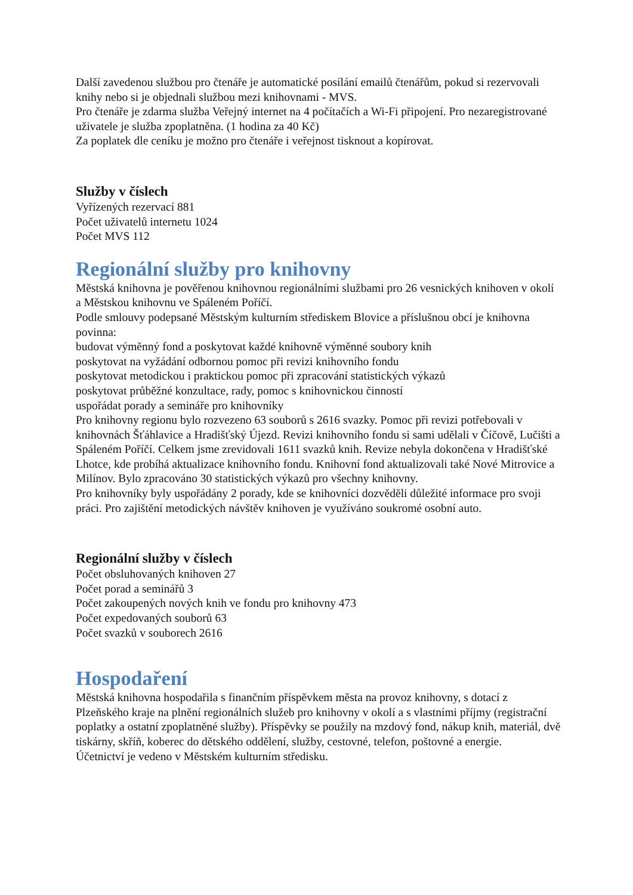Další zavedenou službou pro čtenáře je automatické posílání emailů čtenářům, pokud si rezervovali knihy nebo si je objednali službou mezi knihovnami - MVS.
Pro čtenáře je zdarma služba Veřejný internet na 4 počítačích a Wi-Fi připojení. Pro nezaregistrované uživatele je služba zpoplatněna. (1 hodina za 40 Kč)
Za poplatek dle ceníku je možno pro čtenáře i veřejnost tisknout a kopírovat.
Služby v číslech
Vyřízených rezervací 881
Počet uživatelů internetu 1024
Počet MVS 112
Regionální služby pro knihovny
Městská knihovna je pověřenou knihovnou regionálními službami pro 26 vesnických knihoven v okolí a Městskou knihovnu ve Spáleném Poříčí.
Podle smlouvy podepsané Městským kulturním střediskem Blovice a příslušnou obcí je knihovna povinna:
budovat výměnný fond a poskytovat každé knihovně výměnné soubory knih
poskytovat na vyžádání odbornou pomoc při revizi knihovního fondu
poskytovat metodickou i praktickou pomoc při zpracování statistických výkazů
poskytovat průběžné konzultace, rady, pomoc s knihovnickou činností
uspořádat porady a semináře pro knihovníky
Pro knihovny regionu bylo rozvezeno 63 souborů s 2616 svazky. Pomoc při revizi potřebovali v knihovnách Šťáhlavice a Hradišťský Újezd. Revizi knihovního fondu si sami udělali v Číčově, Lučišti a Spáleném Poříčí. Celkem jsme zrevidovali 1611 svazků knih. Revize nebyla dokončena v Hradišťské Lhotce, kde probíhá aktualizace knihovního fondu. Knihovní fond aktualizovali také Nové Mitrovice a Milínov. Bylo zpracováno 30 statistických výkazů pro všechny knihovny.
Pro knihovníky byly uspořádány 2 porady, kde se knihovníci dozvěděli důležité informace pro svoji práci. Pro zajištění metodických návštěv knihoven je využíváno soukromé osobní auto.
Regionální služby v číslech
Počet obsluhovaných knihoven 27
Počet porad a seminářů 3
Počet zakoupených nových knih ve fondu pro knihovny 473
Počet expedovaných souborů 63
Počet svazků v souborech 2616
Hospodaření
Městská knihovna hospodařila s finančním příspěvkem města na provoz knihovny, s dotací z Plzeňského kraje na plnění regionálních služeb pro knihovny v okolí a s vlastními příjmy (registrační poplatky a ostatní zpoplatněné služby). Příspěvky se použily na mzdový fond, nákup knih, materiál, dvě tiskárny, skříň, koberec do dětského oddělení, služby, cestovné, telefon, poštovné a energie.
Účetnictví je vedeno v Městském kulturním středisku.